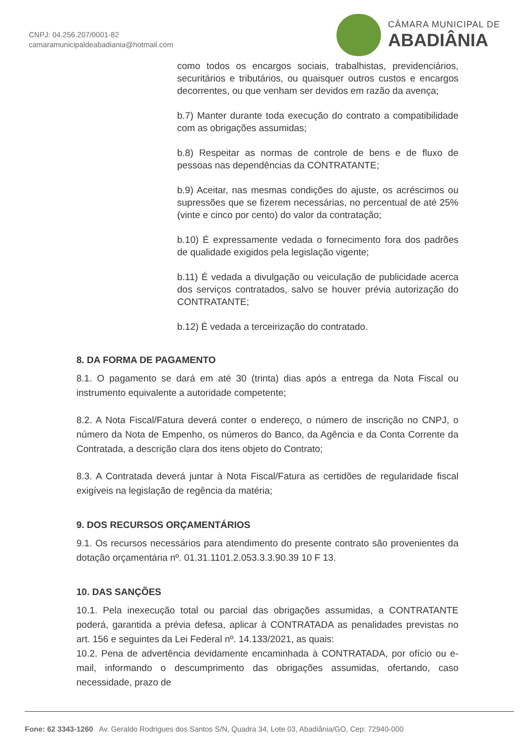CNPJ: 04.256.207/0001-82
camaramunicipaldeabadiania@hotmail.com
CÂMARA MUNICIPAL DE
ABADIÂNIA
como todos os encargos sociais, trabalhistas, previdenciários, securitários e tributários, ou quaisquer outros custos e encargos decorrentes, ou que venham ser devidos em razão da avença;
b.7) Manter durante toda execução do contrato a compatibilidade com as obrigações assumidas;
b.8) Respeitar as normas de controle de bens e de fluxo de pessoas nas dependências da CONTRATANTE;
b.9) Aceitar, nas mesmas condições do ajuste, os acréscimos ou supressões que se fizerem necessárias, no percentual de até 25% (vinte e cinco por cento) do valor da contratação;
b.10) É expressamente vedada o fornecimento fora dos padrões de qualidade exigidos pela legislação vigente;
b.11) É vedada a divulgação ou veiculação de publicidade acerca dos serviços contratados, salvo se houver prévia autorização do CONTRATANTE;
b.12) É vedada a terceirização do contratado.
8. DA FORMA DE PAGAMENTO
8.1. O pagamento se dará em até 30 (trinta) dias após a entrega da Nota Fiscal ou instrumento equivalente a autoridade competente;
8.2. A Nota Fiscal/Fatura deverá conter o endereço, o número de inscrição no CNPJ, o número da Nota de Empenho, os números do Banco, da Agência e da Conta Corrente da Contratada, a descrição clara dos itens objeto do Contrato;
8.3. A Contratada deverá juntar à Nota Fiscal/Fatura as certidões de regularidade fiscal exigíveis na legislação de regência da matéria;
9. DOS RECURSOS ORÇAMENTÁRIOS
9.1. Os recursos necessários para atendimento do presente contrato são provenientes da dotação orçamentária nº. 01.31.1101.2.053.3.3.90.39 10 F 13.
10. DAS SANÇÕES
10.1. Pela inexecução total ou parcial das obrigações assumidas, a CONTRATANTE poderá, garantida a prévia defesa, aplicar à CONTRATADA as penalidades previstas no art. 156 e seguintes da Lei Federal nº. 14.133/2021, as quais:
10.2. Pena de advertência devidamente encaminhada à CONTRATADA, por ofício ou e-mail, informando o descumprimento das obrigações assumidas, ofertando, caso necessidade, prazo de
Fone: 62 3343-1260 Av. Geraldo Rodrigues dos Santos S/N, Quadra 34, Lote 03, Abadiânia/GO, Cep: 72940-000